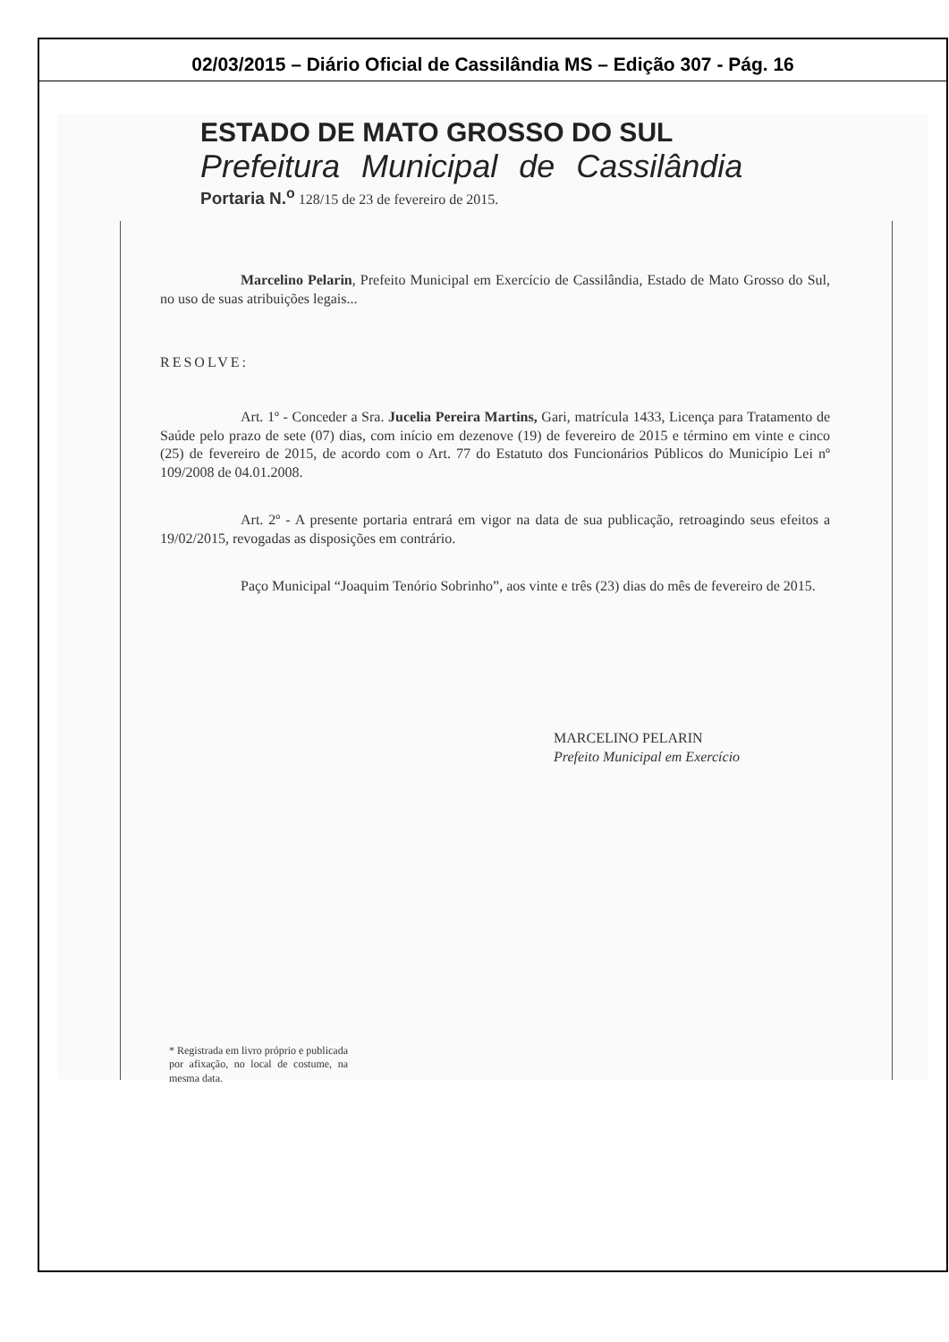02/03/2015 – Diário Oficial de Cassilândia MS – Edição 307 - Pág. 16
ESTADO DE MATO GROSSO DO SUL
Prefeitura Municipal de Cassilândia
Portaria N.<sup>o</sup> 128/15 de 23 de fevereiro de 2015.
Marcelino Pelarin, Prefeito Municipal em Exercício de Cassilândia, Estado de Mato Grosso do Sul, no uso de suas atribuições legais...
RESOLVE:
Art. 1º - Conceder a Sra. Jucelia Pereira Martins, Gari, matrícula 1433, Licença para Tratamento de Saúde pelo prazo de sete (07) dias, com início em dezenove (19) de fevereiro de 2015 e término em vinte e cinco (25) de fevereiro de 2015, de acordo com o Art. 77 do Estatuto dos Funcionários Públicos do Município Lei nº 109/2008 de 04.01.2008.
Art. 2º - A presente portaria entrará em vigor na data de sua publicação, retroagindo seus efeitos a 19/02/2015, revogadas as disposições em contrário.
Paço Municipal “Joaquim Tenório Sobrinho”, aos vinte e três (23) dias do mês de fevereiro de 2015.
MARCELINO PELARIN
Prefeito Municipal em Exercício
* Registrada em livro próprio e publicada por afixação, no local de costume, na mesma data.